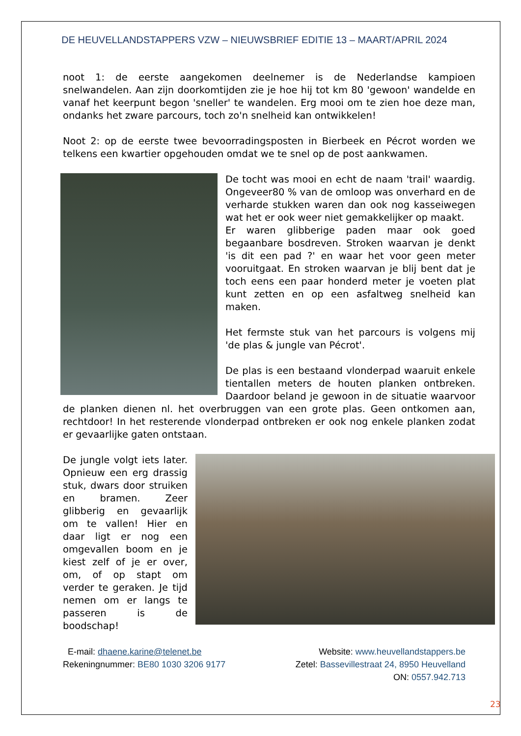DE HEUVELLANDSTAPPERS VZW – NIEUWSBRIEF EDITIE 13 – MAART/APRIL 2024
noot 1: de eerste aangekomen deelnemer is de Nederlandse kampioen snelwandelen. Aan zijn doorkomtijden zie je hoe hij tot km 80 'gewoon' wandelde en vanaf het keerpunt begon 'sneller' te wandelen. Erg mooi om te zien hoe deze man, ondanks het zware parcours, toch zo'n snelheid kan ontwikkelen!
Noot 2: op de eerste twee bevoorradingsposten in Bierbeek en Pécrot worden we telkens een kwartier opgehouden omdat we te snel op de post aankwamen.
De tocht was mooi en echt de naam 'trail' waardig. Ongeveer80 % van de omloop was onverhard en de verharde stukken waren dan ook nog kasseiwegen wat het er ook weer niet gemakkelijker op maakt.
Er waren glibberige paden maar ook goed begaanbare bosdreven. Stroken waarvan je denkt 'is dit een pad ?' en waar het voor geen meter vooruitgaat. En stroken waarvan je blij bent dat je toch eens een paar honderd meter je voeten plat kunt zetten en op een asfaltweg snelheid kan maken.
Het fermste stuk van het parcours is volgens mij 'de plas & jungle van Pécrot'.
De plas is een bestaand vlonderpad waaruit enkele tientallen meters de houten planken ontbreken. Daardoor beland je gewoon in de situatie waarvoor de planken dienen nl. het overbruggen van een grote plas. Geen ontkomen aan, rechtdoor! In het resterende vlonderpad ontbreken er ook nog enkele planken zodat er gevaarlijke gaten ontstaan.
De jungle volgt iets later. Opnieuw een erg drassig stuk, dwars door struiken en bramen. Zeer glibberig en gevaarlijk om te vallen! Hier en daar ligt er nog een omgevallen boom en je kiest zelf of je er over, om, of op stapt om verder te geraken. Je tijd nemen om er langs te passeren is de boodschap!
E-mail: dhaene.karine@telenet.be
Rekeningnummer: BE80 1030 3206 9177
Website: www.heuvellandstappers.be
Zetel: Bassevillestraat 24, 8950 Heuvelland
ON: 0557.942.713
23